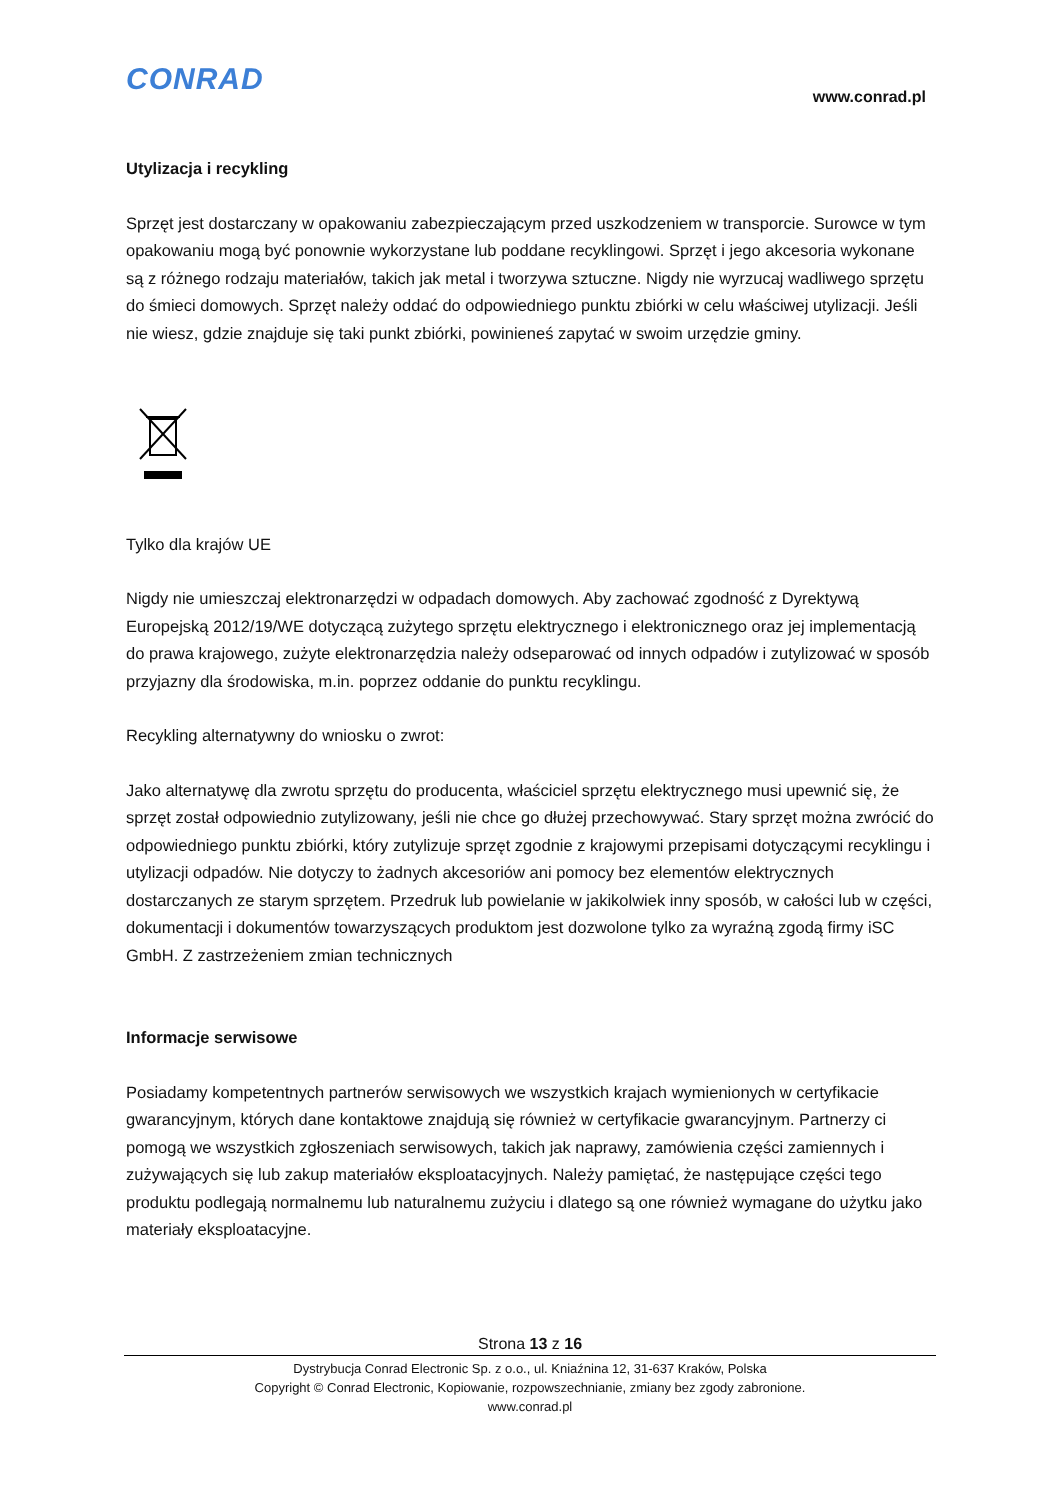CONRAD www.conrad.pl
Utylizacja i recykling
Sprzęt jest dostarczany w opakowaniu zabezpieczającym przed uszkodzeniem w transporcie. Surowce w tym opakowaniu mogą być ponownie wykorzystane lub poddane recyklingowi. Sprzęt i jego akcesoria wykonane są z różnego rodzaju materiałów, takich jak metal i tworzywa sztuczne. Nigdy nie wyrzucaj wadliwego sprzętu do śmieci domowych. Sprzęt należy oddać do odpowiedniego punktu zbiórki w celu właściwej utylizacji. Jeśli nie wiesz, gdzie znajduje się taki punkt zbiórki, powinieneś zapytać w swoim urzędzie gminy.
Tylko dla krajów UE
Nigdy nie umieszczaj elektronarzędzi w odpadach domowych. Aby zachować zgodność z Dyrektywą Europejską 2012/19/WE dotyczącą zużytego sprzętu elektrycznego i elektronicznego oraz jej implementacją do prawa krajowego, zużyte elektronarzędzia należy odseparować od innych odpadów i zutylizować w sposób przyjazny dla środowiska, m.in. poprzez oddanie do punktu recyklingu.
Recykling alternatywny do wniosku o zwrot:
Jako alternatywę dla zwrotu sprzętu do producenta, właściciel sprzętu elektrycznego musi upewnić się, że sprzęt został odpowiednio zutylizowany, jeśli nie chce go dłużej przechowywać. Stary sprzęt można zwrócić do odpowiedniego punktu zbiórki, który zutylizuje sprzęt zgodnie z krajowymi przepisami dotyczącymi recyklingu i utylizacji odpadów. Nie dotyczy to żadnych akcesoriów ani pomocy bez elementów elektrycznych dostarczanych ze starym sprzętem. Przedruk lub powielanie w jakikolwiek inny sposób, w całości lub w części, dokumentacji i dokumentów towarzyszących produktom jest dozwolone tylko za wyraźną zgodą firmy iSC GmbH. Z zastrzeżeniem zmian technicznych
Informacje serwisowe
Posiadamy kompetentnych partnerów serwisowych we wszystkich krajach wymienionych w certyfikacie gwarancyjnym, których dane kontaktowe znajdują się również w certyfikacie gwarancyjnym. Partnerzy ci pomogą we wszystkich zgłoszeniach serwisowych, takich jak naprawy, zamówienia części zamiennych i zużywających się lub zakup materiałów eksploatacyjnych. Należy pamiętać, że następujące części tego produktu podlegają normalnemu lub naturalnemu zużyciu i dlatego są one również wymagane do użytku jako materiały eksploatacyjne.
Strona 13 z 16
Dystrybucja Conrad Electronic Sp. z o.o., ul. Kniaźnina 12, 31-637 Kraków, Polska
Copyright © Conrad Electronic, Kopiowanie, rozpowszechnianie, zmiany bez zgody zabronione.
www.conrad.pl